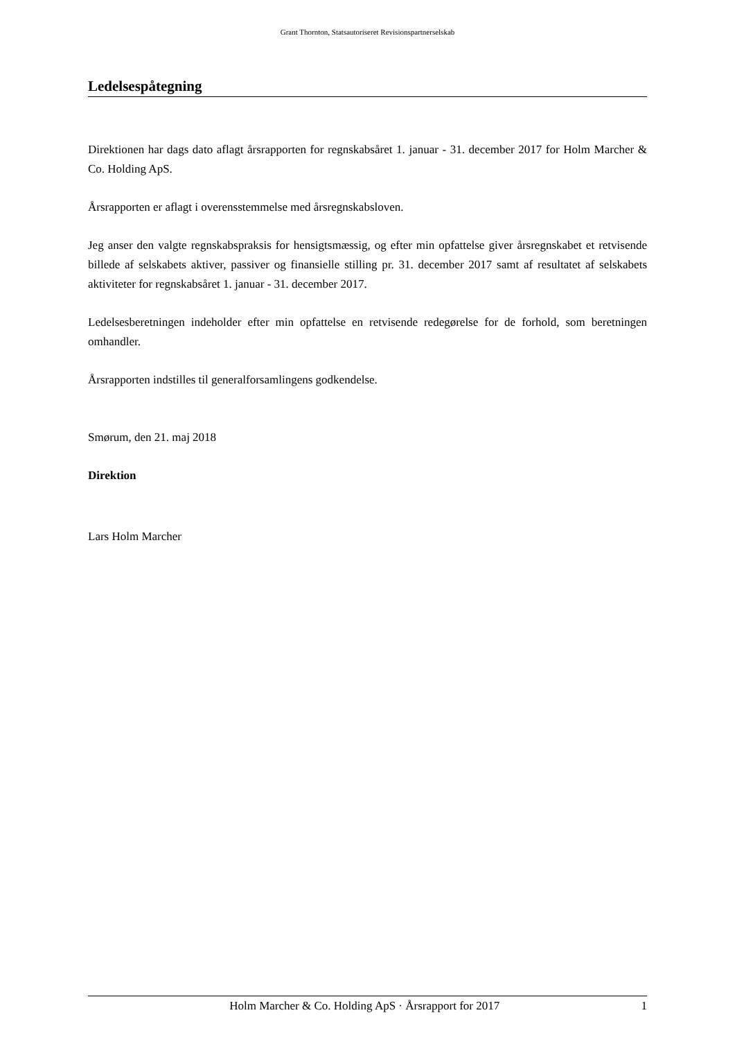Grant Thornton, Statsautoriseret Revisionspartnerselskab
Ledelsespåtegning
Direktionen har dags dato aflagt årsrapporten for regnskabsåret 1. januar - 31. december 2017 for Holm Marcher & Co. Holding ApS.
Årsrapporten er aflagt i overensstemmelse med årsregnskabsloven.
Jeg anser den valgte regnskabspraksis for hensigtsmæssig, og efter min opfattelse giver årsregnskabet et retvisende billede af selskabets aktiver, passiver og finansielle stilling pr. 31. december 2017 samt af resultatet af selskabets aktiviteter for regnskabsåret 1. januar - 31. december 2017.
Ledelsesberetningen indeholder efter min opfattelse en retvisende redegørelse for de forhold, som beretningen omhandler.
Årsrapporten indstilles til generalforsamlingens godkendelse.
Smørum, den 21. maj 2018
Direktion
Lars Holm Marcher
Holm Marcher & Co. Holding ApS · Årsrapport for 2017 1